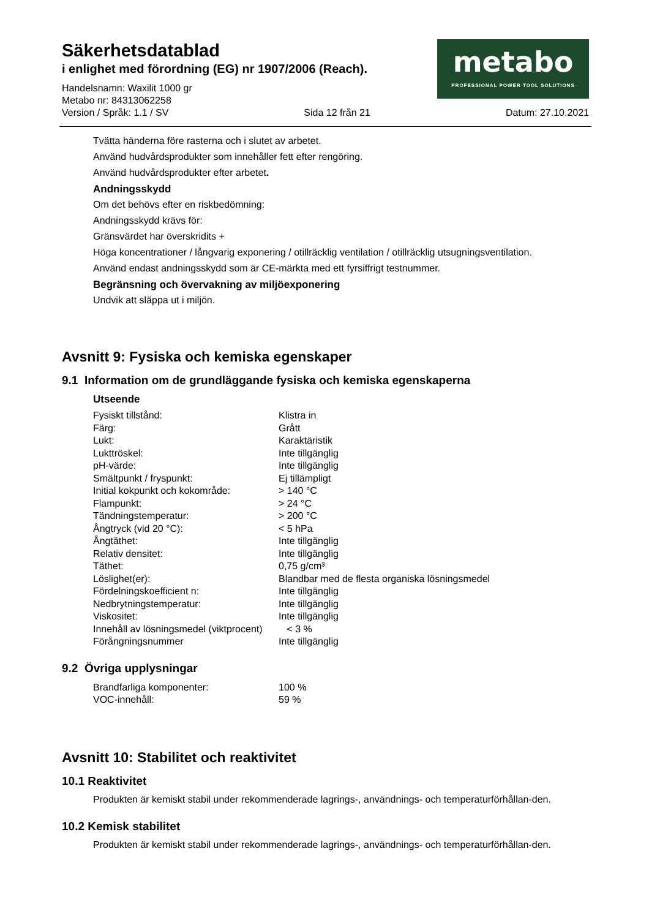Säkerhetsdatablad
i enlighet med förordning (EG) nr 1907/2006 (Reach).
Handelsnamn: Waxilit 1000 gr
Metabo nr: 84313062258
metabo
PROFESSIONAL POWER TOOL SOLUTIONS
Version / Språk: 1.1 / SV Sida 12 från 21 Datum: 27.10.2021
Tvätta händerna före rasterna och i slutet av arbetet.
Använd hudvårdsprodukter som innehåller fett efter rengöring.
Använd hudvårdsprodukter efter arbetet.
Andningsskydd
Om det behövs efter en riskbedömning:
Andningsskydd krävs för:
Gränsvärdet har överskridits +
Höga koncentrationer / långvarig exponering / otillräcklig ventilation / otillräcklig utsugningsventilation.
Använd endast andningsskydd som är CE-märkta med ett fyrsiffrigt testnummer.
Begränsning och övervakning av miljöexponering
Undvik att släppa ut i miljön.
Avsnitt 9: Fysiska och kemiska egenskaper
9.1 Information om de grundläggande fysiska och kemiska egenskaperna
Utseende
| Fysiskt tillstånd: | Klistra in |
| Färg: | Grått |
| Lukt: | Karaktäristik |
| Lukttröskel: | Inte tillgänglig |
| pH-värde: | Inte tillgänglig |
| Smältpunkt / fryspunkt: | Ej tillämpligt |
| Initial kokpunkt och kokområde: | > 140 °C |
| Flampunkt: | > 24 °C |
| Tändningstemperatur: | > 200 °C |
| Ångtryck (vid 20 °C): | < 5 hPa |
| Ångtäthet: | Inte tillgänglig |
| Relativ densitet: | Inte tillgänglig |
| Täthet: | 0,75 g/cm³ |
| Löslighet(er): | Blandbar med de flesta organiska lösningsmedel |
| Fördelningskoefficient n: | Inte tillgänglig |
| Nedbrytningstemperatur: | Inte tillgänglig |
| Viskositet: | Inte tillgänglig |
| Innehåll av lösningsmedel (viktprocent) | < 3 % |
| Förångningsnummer | Inte tillgänglig |
9.2 Övriga upplysningar
| Brandfarliga komponenter: | 100 % |
| VOC-innehåll: | 59 % |
Avsnitt 10: Stabilitet och reaktivitet
10.1 Reaktivitet
Produkten är kemiskt stabil under rekommenderade lagrings-, användnings- och temperaturförhållan-den.
10.2 Kemisk stabilitet
Produkten är kemiskt stabil under rekommenderade lagrings-, användnings- och temperaturförhållan-den.